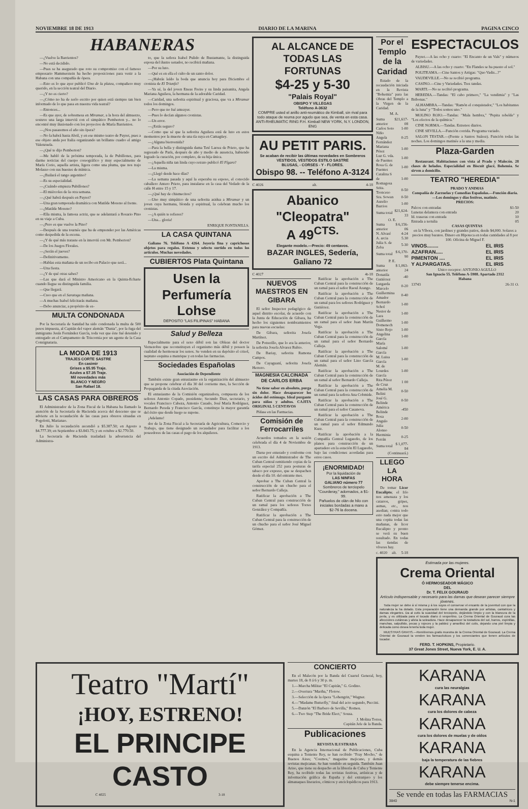NOVIEMBRE 18 DE 1913 DIARIO DE LA MARINA PAGINA CINCO
HABANERAS
—¿Vuelve la Barrientos?
—No está decidido.
—Pues se ha asegurado que roto su compromiso con el famoso empresario Hammerstein ha hecho proposiciones para venir a la Habana con una compañía de ópera.
—Esto es lo que ayer publicó Uno de la platea, compañero muy querido, en la sección teatral del Diario.
—¿Y no es cierto?
—¿Cómo no ha de serlo escrito por quien está siempre tan bien informado de lo que pasa en nuestra vida teatral?
—Entonces...
—Es que ayer, de sobremesa en Miramar, a la hora del almuerzo, sostuve una larga interviú con el simpático Pemberton y... no lo encontré muy ilusionado con los proyectos de María Barrientos.
—¿Nos pasaremos el año sin ópera?
—No la habrá hasta Abril, y en ese mismo teatro de Payret, pues a ese objeto anda por Italia organizando un brillante cuadro el amigo Valenzuela.
—¿Qué te dijo Pemberton?
—Me habló de la próxima temporada, la de Pubillones, para darme noticias del cuerpo coreográfico y muy especialmente de María Corio, aquella artista, ligera como una pluma, que nos trajo Molasso con sus huestes de mímica.
—¿Bailará el tango argentino?
—Es su especialidad.
—¿Cuándo empieza Pubillones?
—El miércoles de la otra semana.
—¿Qué habrá después en Payret?
—Una gran temporada dramática con Matilde Moreno al frente.
—¿Matilde Moreno?
—Ella misma, la famosa actriz, que se adelantará a Rosario Pino en su viaje a Cuba.
—¿Pero es que vuelve la Pino?
—Después de una tournée que ha de emprender por las Américas como despedida de la escena.
—¿Y de qué más trataste en la interviú con Mr. Pemberton?
—De los Juegos Florales.
—¿Serán el jueves?
—Definitivamente.
—Hablas esta mañana de un recibo en Palacio que será...
—Una fiesta.
—¿Y de qué otras sabes?
—Las que dará el Ministro Americano en la Quinta-Echarte cuando llegue su distinguida familia.
—Que llegará.
—Creo que en el Saratoga mañana.
—A muchas Isabel felicitarás mañana.
—Debo anunciar, a propósito de es-
MULTA CONDONADA
Por la Secretaría de Sanidad ha sido condonada la multa de 500 pesos impuesta, al Capitán del vapor alemán "Dania", por la fuga del inmigrante Jesús Fernández García, toda vez que éste fué detenido y entregado en el Campamento de Triscornia por un agente de la Casa Consignataria.
LA MODA DE 1913
TRAJES CORTE SASTRE
En casimir
Grises a $5.95 Traje.
Azules a $7.35 Traje.
Mil novedades más
BLANCO Y NEGRO
San Rafael 18.
LAS CASAS PARA OBREROS
El Administrador de la Zona Fiscal de la Habana ha llamado la atención de la Secretaría de Hacienda acerca del descenso que se advierte en la recaudación de las casas para obreros situadas en Pogolotti, Marianao.
En Julio la recaudación ascendió a $5.387.50; en Agosto a $4.777.39; en Septiembre a $3.843.75; y en octubre a $2.770.50.
La Secretaría de Hacienda trasladará la advertencia del Administra-
to, que la señora Isabel Pulido de Bustamante, la distinguida esposa del ilustre senador, no recibirá mañana.
—Por su luto.
—Qué es en ella el culto de un santo dolor.
—¿Habrás leído la boda que anuncia hoy para Diciembre el cronista de El Triunfo?
—Ya sé, la del joven Eneas Freire y su linda paisanita, Angela Mariana Aguilera, la hermana de la adorable Caridad.
—Caridad, una señorita espiritual y graciosa, que va a Miramar todos los domingos.
—Pero que no fué anteayer.
—Pues lo decían algunos cronistas.
—Un error.
—¿Estás seguro?
—Como que sé que la señorita Aguilera está de luto en estos momentos por la muerte de una tía suya en Camagüey.
—¿Alguna bienvenida?
—Para la bella y distinguida dama Teté Larrea de Prieto, que ha regresado de París, después de año y medio de ausencia, habiendo logrado la curación, por completo, de su hija única.
—¿Aquella niña tan linda cuyo retrato publicó El Fígaro?
—La misma.
—¿Llegó desde hace días?
—La semana pasada y aquí la esperaba su esposo, el conocido caballero Antero Prieto, para instalarse en la casa del Vedado de la calle H entre 15 y 17.
—¿Qué hay de chismecitos?
—Uno muy simpático de una señorita asidua a Miramar y un joven cuya hermana, blonda y espiritual, la celebran mucho los cronistas.
—¿A quién te refieres?
—Una... gloria!
ENRIQUE FONTANILLS.
LA CASA QUINTANA
Galiano 76. Teléfono A 4264. Joyería fina y caprichosos objetos para regalos. Extenso y selecto surtido en todos los artículos. Muchas novedades.
CUBIERTOS Plata Quintana
Usen la Perfumería Lohse
DEPOSITO "LAS FILIPINAS" HABANA
Salud y Belleza
Especialmente para el sexo débil son las Obleas del doctor Vernezobre que reconstituyen el organismo más débil y poseen la cualidad de hermosear los senos. Se venden en su depósito el crisol, neptuno esquina a manrique y en todas las farmacias.
Sociedades Españolas
Asociación de Dependiente
También existe gran entusiasmo en la organización del almuerzo que se propone celebrar el día 30 del corriente mes, la Sección de Propaganda de la citada Asociación.
El entusiasmo de la Comisión organizadora, compuesta de los señores Antonio Copado, presidente; Secundo Diez, secretario, y vocales Francisco Cabeza, Antonio Casado, José María Rodríguez, Bernardo Pereda y Francisco García, constituye la mayor garantía del éxito que desde luego se supone.
¡Adelante!
dor de la Zona Fiscal a la Secretaría de Agricultura, Comercio y Trabajo, que tiene designado un recaudador para facilitar a los poseedores de las casas el pago de los alquileres.
AL ALCANCE DE TODAS LAS FORTUNAS
$4-25 y 5-30
"Palais Royal"
OBISPO Y VILLEGAS
Teléfono A-3632
COMPRE usted el anillo anti-reumático de Kimball, sin rival para todo ataque de reuma por agudo que sea, de venta en esta casa.
ANTI-RHEUMATIC RING F.H. Kimball NEW YORK, N.Y. LONDON, ENG
AU PETIT PARIS.
Se acaban de recibir las últimas novedades en Sombreros
VESTIDOS, VESTIDOS ESTILO SASTRE
BLUSAS, - CORSES - Y - FLORES.
Obispo 98. -- Teléfono A-3124
C 4026 alt. 4-18
Abanico "Cleopatra"
A 49<sup>CTS.</sup>
Elegante modelo.—Precio: 49 centavos.
BAZAR INGLES, Sedería, Galiano 72
C 4027 4t-18
NUEVOS MAESTROS EN GIBARA
El señor Inspector pedagógico de aquel distrito escolar, de acuerdo con la Junta de Educación de Gibara, ha hecho los siguientes nombramientos para nuevas escuelas:
De Gibara, señorita Josefa Martínez.
De Potrerillo, que lo era la anterior, la señorita Josefa Alvarez Rubio.
De Bariay, señorita Ramona Campos.
De Cayaguaní, señorita Josefa Herrero.
MAGNESIA CALCINADA DE CARLOS ERBA
No tiene sabor en absoluto, purga sin dolor. Hace desaparecer los ácidos del estómago. Ideal purgante para niños y adultos. CAJITA ORIGINAL 5 CENTAVOS
Pídase en las Farmacias.
Comisión de Ferrocarriles
Acuerdos tomados en la sesión celebrada el día 4 de Noviembre de 1913.
Darse por enterado y conforme con un escrito del Administrador de The Cuban Central remitiendo copias de la tarifa especial 252 para posturas de tabaco por expreso, que se despachen desde el día 10. del entrante mes.
Aprobar a The Cuban Central la construcción de un chucho para el señor Bernardo Calleja.
Ratificar la aprobación a The Cuban Central para construcción de un ramal para los señores Torres González y Compañía.
Ratificar la aprobación a The Cuban Central para la construcción de un chucho para el señor José Miguel Gómez.
Ratificar la aprobación a The Cuban Central para la construcción de un ramal para el señor Raoul Arango.
Ratificar la aprobación a The Cuban Central para la construcción de un ramal para los señores Rodríguez y Gutiérrez.
Ratificar la aprobación a The Cuban Central para la construcción de un ramal para el señor Juan Martín Vega.
Ratificar la aprobación a The Cuban Central para la construcción de un ramal para el señor Bernardo Calleja.
Ratificar la aprobación a The Cuban Central para la construcción de un ramal para el señor Lino García Alemán.
Ratificar la aprobación a The Cuban Central para la construcción de un ramal al señor Bernardo Calleja.
Ratificar la aprobación a The Cuban Central para la construcción de un ramal para la señora Ana Cobmide.
Ratificar la aprobación a The Cuban Central para la construcción de un ramal para el señor Casanova.
Ratificar la aprobación a The Cuban Central para la construcción de un ramal para el señor Edmundo Kurz.
Ratificar la aprobación a la Compañía Central Lugareño, de los planos para construcción de un apartadero en la estación El Lugareño, bajo las condiciones acordadas para estos casos.
¡ENORMIDAD!
Por la liquidación de
LAS NINFAS
GALIANO número 77
Sombreros de terciopelo "Courderay," adornados, a $1-99.
Pañuelos de olán de hilo con iniciales bordadas a mano a $2-76 la docena.
Por el Templo de la Caridad
Estado de la recaudación iniciada en la Revista "Bohemia" para las Obras del Templo a la Virgen de la Caridad.
M. A.
| Suma anterior | $21,617-08 |
| Carlos Soto | 1-00 |
| Niño Angela Fernández | 0-25 |
| Mariana Pérez | 1-00 |
| Luz G. vda. de Fuentes | 1-00 |
| Rosa G. de Fuentes | 1-00 |
| Catalina S de Romagosa | 1-00 |
| Srita. Tronceso | 0-50 |
| Sra. Sowan | 0-50 |
| Aurelio Barrios | 1-00 |
| Suma total | $21,624-33 |
| O. E. | |
| Suma anterior | $ 6,156-06 |
| N. Alvaré | 4-24 |
| A. arcia | 5.30 |
| Julia S. de Zeba | 5-30 |
| Suma total | $ 6,170-90 |
| P. E. | |
| Suma anterior | $ 1,063-24 |
| Donatila Gutiérrez | -40 |
| Lutgarda Marcelo | 0-20 |
| Guillermina Amador | 0-40 |
| Bernardo Schol | 1-00 |
| Nestor de Lara | 1-00 |
| Guillermo Domenech | 1-00 |
| Sixto Rojo | 1-00 |
| Angelina García | 1-00 |
| María Salomé García | 1-00 |
| M. Luisa García | 1-00 |
| M. de Lourdes García | 1-00 |
| Rita Pérez de Cruz | 1 00 |
| Amelia M. Belini | 0-50 |
| José G. Belinde | 0-50 |
| América Belinde | -450 |
| Rosa Angulo | 2-00 |
| Julia Alonso | 0-50 |
| Herminia Ferrán | 0-25 |
| Suma total | $ 1,077-84 |
(Continuará.)
LLEGO LA HORA
De tomar Licor Eucalipto; el frío nos amenaza y los catarros, gripes, asmas, etc., nos asedian; contra todo esto nada mejor que una copita todas las mañanas, de licor Eucalipto y pronto se verá su buen resultado. En todas las tiendas de víveres hay.
c. 4020 alt. 5-18
ESPECTACULOS
Payret.—A las ocho y cuarto: "El Encanto de un Vals" y números de variedades.
ALBISU.—A las ocho y cuarto: "En Flandes se ha puesto el sol."
POLITEAMA.—Cine Santos y Artigas: "Quo Vadis...?"
VAUDEVILLE.—No se recibió programa.
CASINO.—Cine y Variedades. Tres tandas.
MARTI.—No se recibió programa.
HEREDIA.—Tandas: "El cabo primero," "La vendimia" y "Las Bribonas."
ALHAMBRA.—Tandas: "Ramón el conquistador," "Los habitantes de la luna" y "Todos somos uno."
MOLINO ROJO.—Tandas: "Mala hembra," "Pepita rebelde" y "Los efectos de la química."
CINE NORMA.—Tandas. Estrenos diarios.
CINE SEVILLA.—Función corrida. Programa variado.
SALON TESTAR.—(Frente a Santos Suárez). Función todas las noches. Los domingos matinée a la una y media.
Plaza-Garden
Restaurant. Habitaciones con vista al Prado y Malecón. 28 clases de helados. Especialidad en Biscuit glacé, Bohemia. Se sirven a domicilio.
TEATRO "HEREDIA"
PRADO Y ANIMAS
Compañía de Zarzuelas y Comedias Españolas.—Función diaria.—Los domingos y días festivos, matinée.
PRECIOS:
| Palcos con entradas | $1-50 |
| Lunetas delantera con entrada | 20 |
| Id. traseras con entrada | 10 |
| Entrada a tertulia | 05 |
CASAS QUINTAS
en la Víbora, con jardines y grandes patios, desde $4,000. Solares a precios muy baratos. Dinero en Hipoteca en todas cantidades al 8 por 100. Oficina de Miguel F.
| VINOS........ | EL IRIS |
| AZAFRAN..... | EL IRIS |
| PIMENTON .... | EL IRIS |
| Y ALPARGATAS. | EL IRIS |
Unico receptor: ANTONIO AGULLO
San Ignacio 55. Teléfono A-5988. Apartado 2312
Habana
13743 26-31 O.
Estimada por las mujeres.
Crema Oriental
Ó HERMOSEADOR MÁGICO
DEL
Dr. T. FELIX GOURAUD
Artículo indispensable y necesario para las damas que desean parecer siempre jóvenes.
Toda mujer se debe á sí misma y á los suyos el conservar el encanto de la juventud con que la naturaleza la ha dotado. Esta preparación tiene una demanda grande por artistas, cantatrices y damas elegantes. Da al cutis la suavidad del terciopelo, dejándolo limpio y con la blancura de la perla, y es utilizada para el tocado diario ó vespertino. La Crema Oriental de Gouraud cura las afecciones cutáneas y alivia la soleadura. Hace desaparecer la tostadura del sol, barros, espinillas, manchas, salpullido, pecas y rojeces y la palidez y amarillez del cutis, dejando una piel limpia y delicada como desea tenerla toda mujer.
MUESTRAS GRATIS.—Remitiremos gratis muestra de la Crema Oriental de Gouraud. La Crema Oriental de Gouraud la venden los farmacéuticos y los comerciantes que tienen artículos de tocador.
FERD. T. HOPKINS, Propietario.
37 Great Jones Street, Nueva York, E. U. A.
Teatro "Martí"
¡HOY, ESTRENO!
EL PRINCIPE CASTO
C 4025 3-18
CONCIERTO
En el Malecón por la Banda del Cuartel General, hoy, martes 18, de 8 á 6 y 30 p. m.
1.—Marcha Militar "El Capitán," G. Godino.
2.—Overtura "Martha," Flotow.
3.—Selección de la ópera "Lohengrin," Wagner.
4.—"Madame Butterfly," final del acto segundo, Puccini.
5.—Danzón "El Barbero de Sevilla," Romeu.
6.—Two Step "The Bride Elect," Sousa.
J. Molina Torres,
Capitán Jefe de la Banda.
Publicaciones
REVISTA ILUSTRADA
En la Agencia Internacional de Publicaciones, Cuba esquina a Teniente Rey, se han recibido "Fray Mocho," de Buenos Aires; "Cosmos," magazine mejicano, y demás revistas mejicanas. Se han vendido en seguida. También Juan Ariso, que tiene su despacho en la librería de Cuba y Teniente Rey, ha recibido todas las revistas festivas, artísticas y de información gráfica de España y del extranjero y los almanaques literarios, cómicos y enciclopédicos para 1913.
KARANA
cura las neuralgias
KARANA
cura los dolores de cabeza
KARANA
cura los dolores de muelas y de oídos
KARANA
baja la temperatura de las fiebres
KARANA
debe siempre tenerse encima.
Se vende en todas las FARMACIAS
3840 N-1